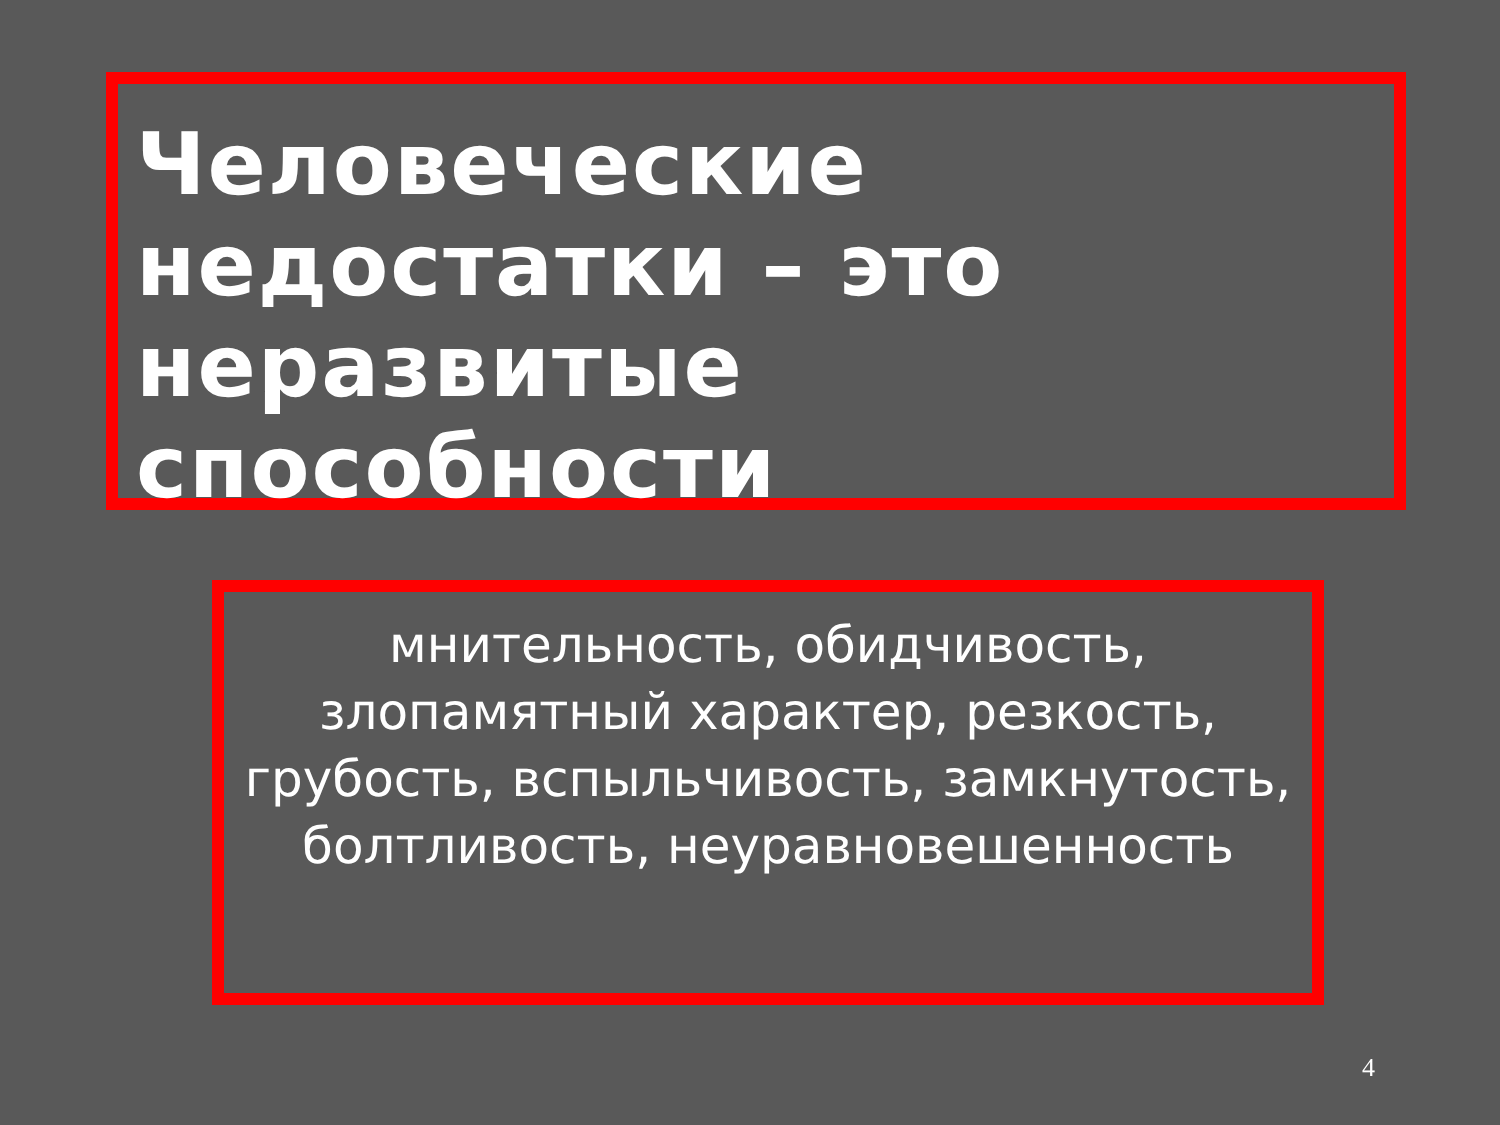Человеческие недостатки – это неразвитые способности
мнительность, обидчивость, злопамятный характер, резкость, грубость, вспыльчивость, замкнутость, болтливость, неуравновешенность
4